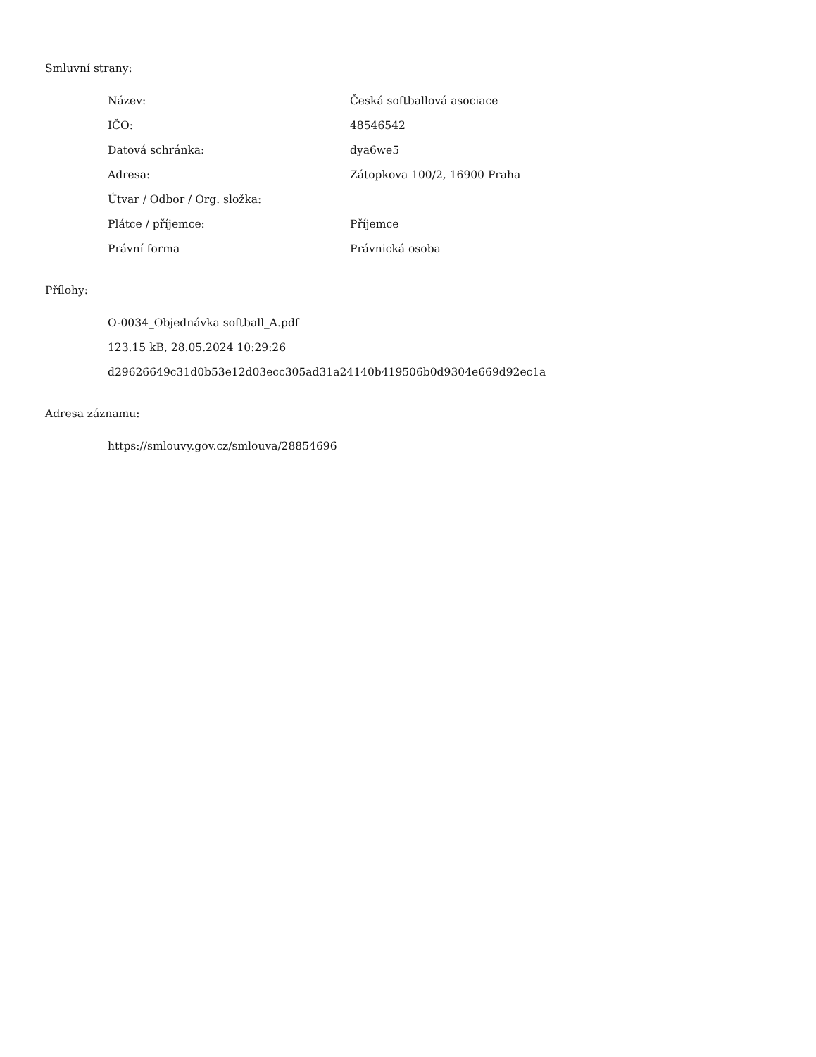Smluvní strany:
| Název: | Česká softballová asociace |
| IČO: | 48546542 |
| Datová schránka: | dya6we5 |
| Adresa: | Zátopkova 100/2, 16900 Praha |
| Útvar / Odbor / Org. složka: | |
| Plátce / příjemce: | Příjemce |
| Právní forma | Právnická osoba |
Přílohy:
O-0034_Objednávka softball_A.pdf
123.15 kB, 28.05.2024 10:29:26
d29626649c31d0b53e12d03ecc305ad31a24140b419506b0d9304e669d92ec1a
Adresa záznamu:
https://smlouvy.gov.cz/smlouva/28854696